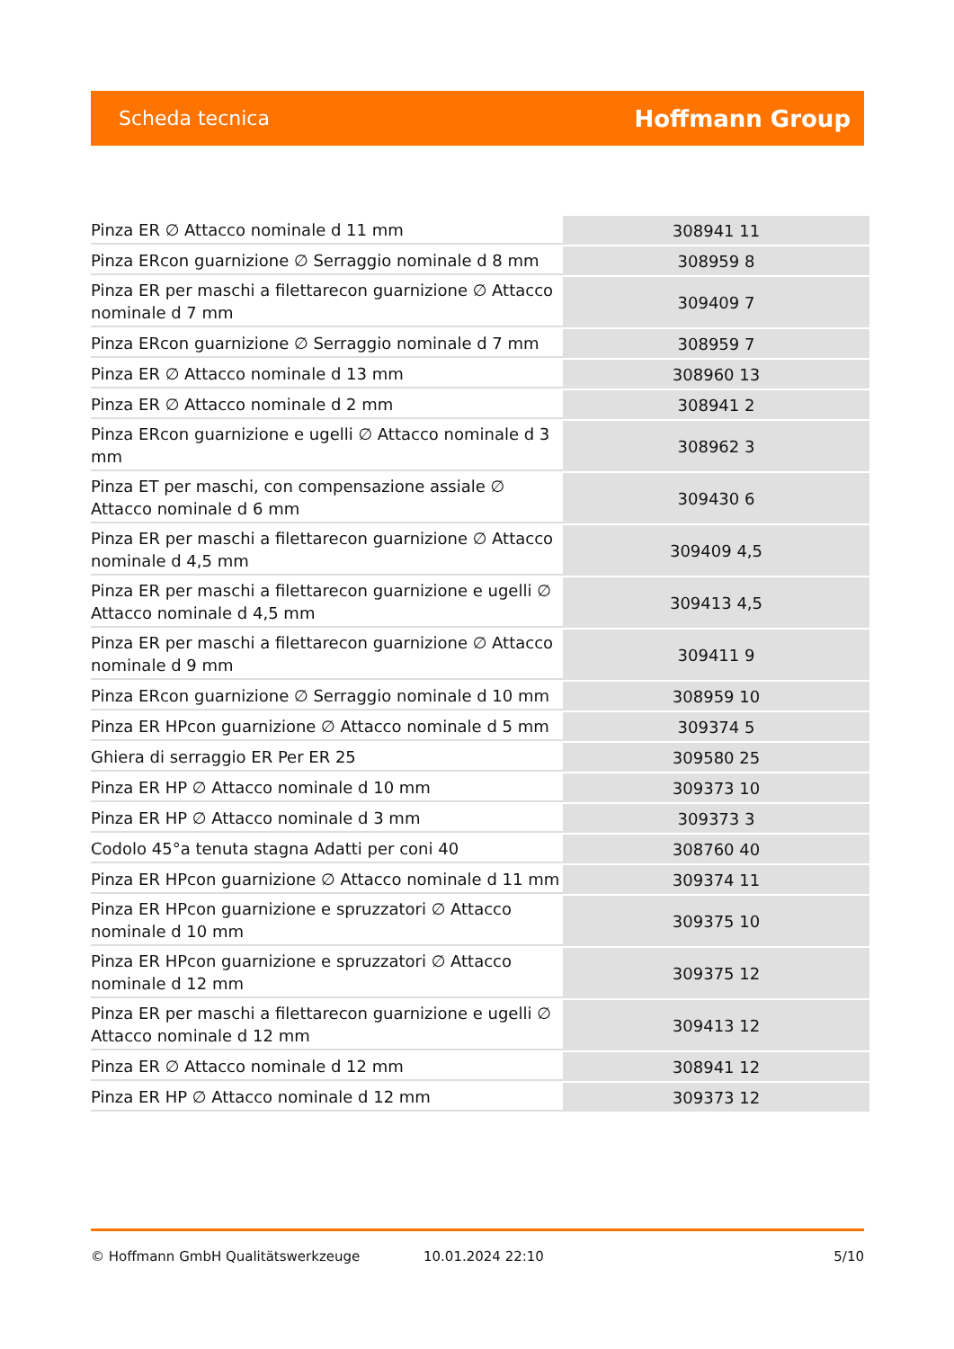Scheda tecnica Hoffmann Group
| Pinza ER ∅ Attacco nominale d 11 mm | 308941 11 |
| Pinza ERcon guarnizione ∅ Serraggio nominale d 8 mm | 308959 8 |
| Pinza ER per maschi a filettarecon guarnizione ∅ Attacco nominale d 7 mm | 309409 7 |
| Pinza ERcon guarnizione ∅ Serraggio nominale d 7 mm | 308959 7 |
| Pinza ER ∅ Attacco nominale d 13 mm | 308960 13 |
| Pinza ER ∅ Attacco nominale d 2 mm | 308941 2 |
| Pinza ERcon guarnizione e ugelli ∅ Attacco nominale d 3 mm | 308962 3 |
| Pinza ET per maschi, con compensazione assiale ∅ Attacco nominale d 6 mm | 309430 6 |
| Pinza ER per maschi a filettarecon guarnizione ∅ Attacco nominale d 4,5 mm | 309409 4,5 |
| Pinza ER per maschi a filettarecon guarnizione e ugelli ∅ Attacco nominale d 4,5 mm | 309413 4,5 |
| Pinza ER per maschi a filettarecon guarnizione ∅ Attacco nominale d 9 mm | 309411 9 |
| Pinza ERcon guarnizione ∅ Serraggio nominale d 10 mm | 308959 10 |
| Pinza ER HPcon guarnizione ∅ Attacco nominale d 5 mm | 309374 5 |
| Ghiera di serraggio ER Per ER 25 | 309580 25 |
| Pinza ER HP ∅ Attacco nominale d 10 mm | 309373 10 |
| Pinza ER HP ∅ Attacco nominale d 3 mm | 309373 3 |
| Codolo 45°a tenuta stagna Adatti per coni 40 | 308760 40 |
| Pinza ER HPcon guarnizione ∅ Attacco nominale d 11 mm | 309374 11 |
| Pinza ER HPcon guarnizione e spruzzatori ∅ Attacco nominale d 10 mm | 309375 10 |
| Pinza ER HPcon guarnizione e spruzzatori ∅ Attacco nominale d 12 mm | 309375 12 |
| Pinza ER per maschi a filettarecon guarnizione e ugelli ∅ Attacco nominale d 12 mm | 309413 12 |
| Pinza ER ∅ Attacco nominale d 12 mm | 308941 12 |
| Pinza ER HP ∅ Attacco nominale d 12 mm | 309373 12 |
© Hoffmann GmbH Qualitätswerkzeuge 10.01.2024 22:10 5/10